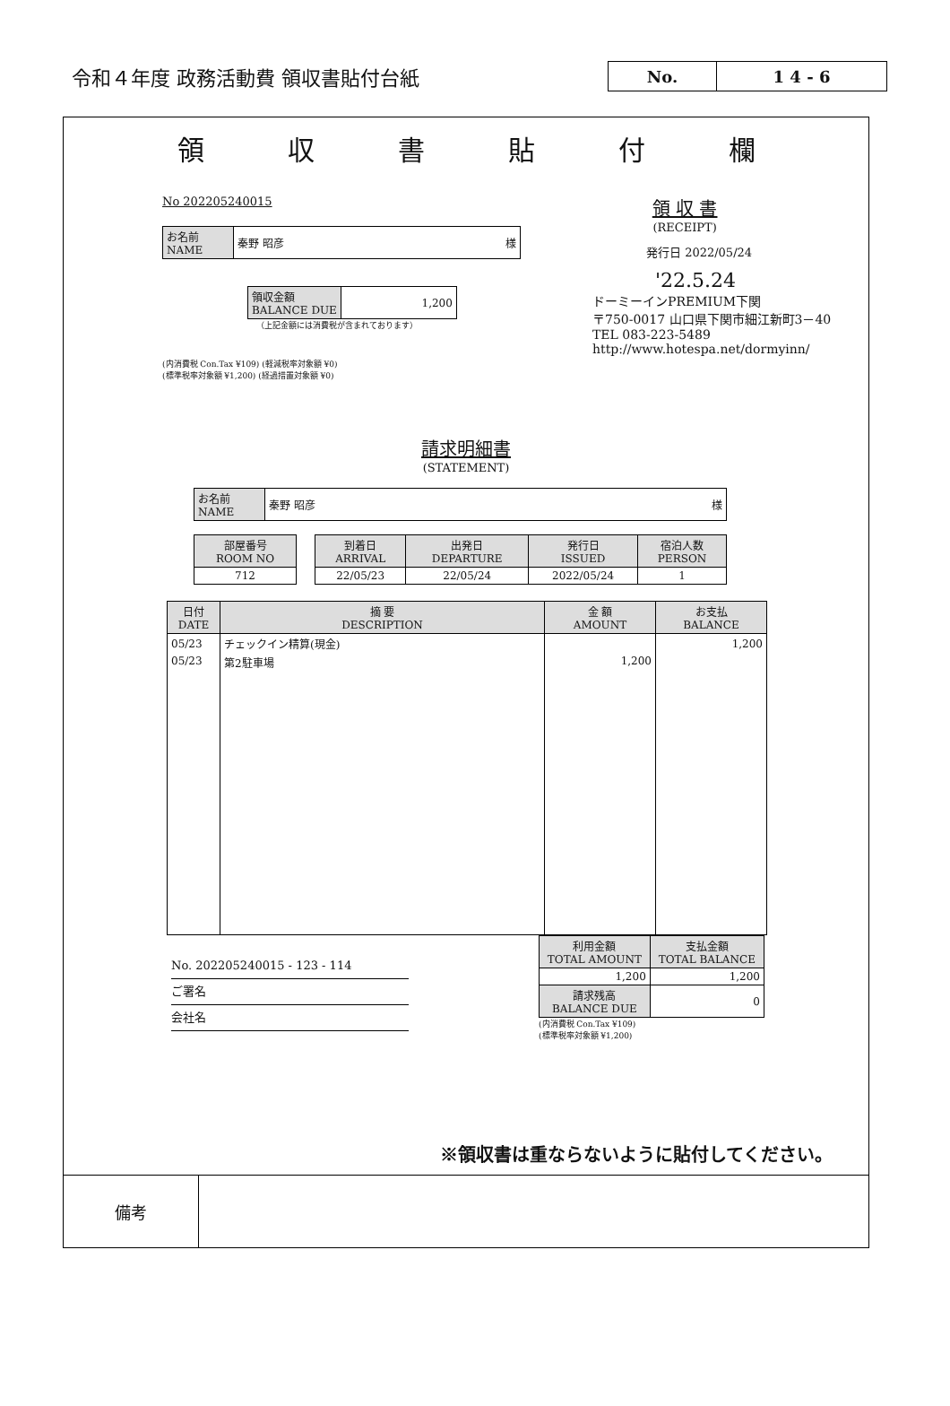令和４年度 政務活動費 領収書貼付台紙
No. 1 4 - 6
領収書貼付欄
No 202205240015
| お名前 NAME | 秦野 昭彦 様 |
| 領収金額 BALANCE DUE | 1,200 |
（上記金額には消費税が含まれております）
(内消費税 Con.Tax ¥109) (軽減税率対象額 ¥0)
(標準税率対象額 ¥1,200) (経過措置対象額 ¥0)
領 収 書
(RECEIPT)
発行日 2022/05/24
'22.5.24
ドーミーインPREMIUM下関
〒750-0017 山口県下関市細江新町3－40
TEL 083-223-5489
http://www.hotespa.net/dormyinn/
請求明細書
(STATEMENT)
| お名前 NAME | 秦野 昭彦 様 |
| 部屋番号 ROOM NO |
| --- |
| 712 |
| 到着日 ARRIVAL | 出発日 DEPARTURE | 発行日 ISSUED | 宿泊人数 PERSON |
| --- | --- | --- | --- |
| 22/05/23 | 22/05/24 | 2022/05/24 | 1 |
| 日付 DATE | 摘 要 DESCRIPTION | 金 額 AMOUNT | お支払 BALANCE |
| --- | --- | --- | --- |
| 05/23 | チェックイン精算(現金) | | 1,200 |
| 05/23 | 第2駐車場 | 1,200 | |
No. 202205240015 - 123 - 114
ご署名
会社名
| 利用金額 TOTAL AMOUNT | 支払金額 TOTAL BALANCE |
| --- | --- |
| 1,200 | 1,200 |
| 請求残高 BALANCE DUE | 0 |
(内消費税 Con.Tax ¥109)
(標準税率対象額 ¥1,200)
※領収書は重ならないように貼付してください。
備考